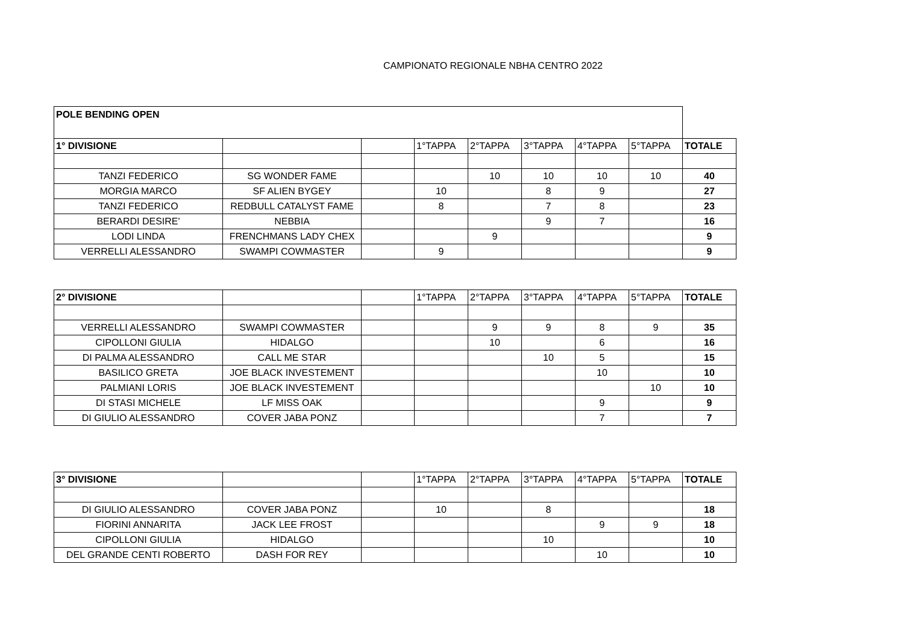CAMPIONATO REGIONALE NBHA CENTRO 2022
| POLE BENDING OPEN | | | | | | | | |
| 1° DIVISIONE | | | 1°TAPPA | 2°TAPPA | 3°TAPPA | 4°TAPPA | 5°TAPPA | TOTALE |
| TANZI FEDERICO | SG WONDER FAME | | | 10 | 10 | 10 | 10 | 40 |
| MORGIA MARCO | SF ALIEN BYGEY | | 10 | | 8 | 9 | | 27 |
| TANZI FEDERICO | REDBULL CATALYST FAME | | 8 | | 7 | 8 | | 23 |
| BERARDI DESIRE' | NEBBIA | | | | 9 | 7 | | 16 |
| LODI LINDA | FRENCHMANS LADY CHEX | | | 9 | | | | 9 |
| VERRELLI ALESSANDRO | SWAMPI COWMASTER | | 9 | | | | | 9 |
| 2° DIVISIONE | | | 1°TAPPA | 2°TAPPA | 3°TAPPA | 4°TAPPA | 5°TAPPA | TOTALE |
| VERRELLI ALESSANDRO | SWAMPI COWMASTER | | | 9 | 9 | 8 | 9 | 35 |
| CIPOLLONI GIULIA | HIDALGO | | | 10 | | 6 | | 16 |
| DI PALMA ALESSANDRO | CALL ME STAR | | | | 10 | 5 | | 15 |
| BASILICO GRETA | JOE BLACK INVESTEMENT | | | | | 10 | | 10 |
| PALMIANI LORIS | JOE BLACK INVESTEMENT | | | | | | 10 | 10 |
| DI STASI MICHELE | LF MISS OAK | | | | | 9 | | 9 |
| DI GIULIO ALESSANDRO | COVER JABA PONZ | | | | | 7 | | 7 |
| 3° DIVISIONE | | | 1°TAPPA | 2°TAPPA | 3°TAPPA | 4°TAPPA | 5°TAPPA | TOTALE |
| DI GIULIO ALESSANDRO | COVER JABA PONZ | | 10 | | 8 | | | 18 |
| FIORINI ANNARITA | JACK LEE FROST | | | | | 9 | 9 | 18 |
| CIPOLLONI GIULIA | HIDALGO | | | | 10 | | | 10 |
| DEL GRANDE CENTI ROBERTO | DASH FOR REY | | | | | 10 | | 10 |